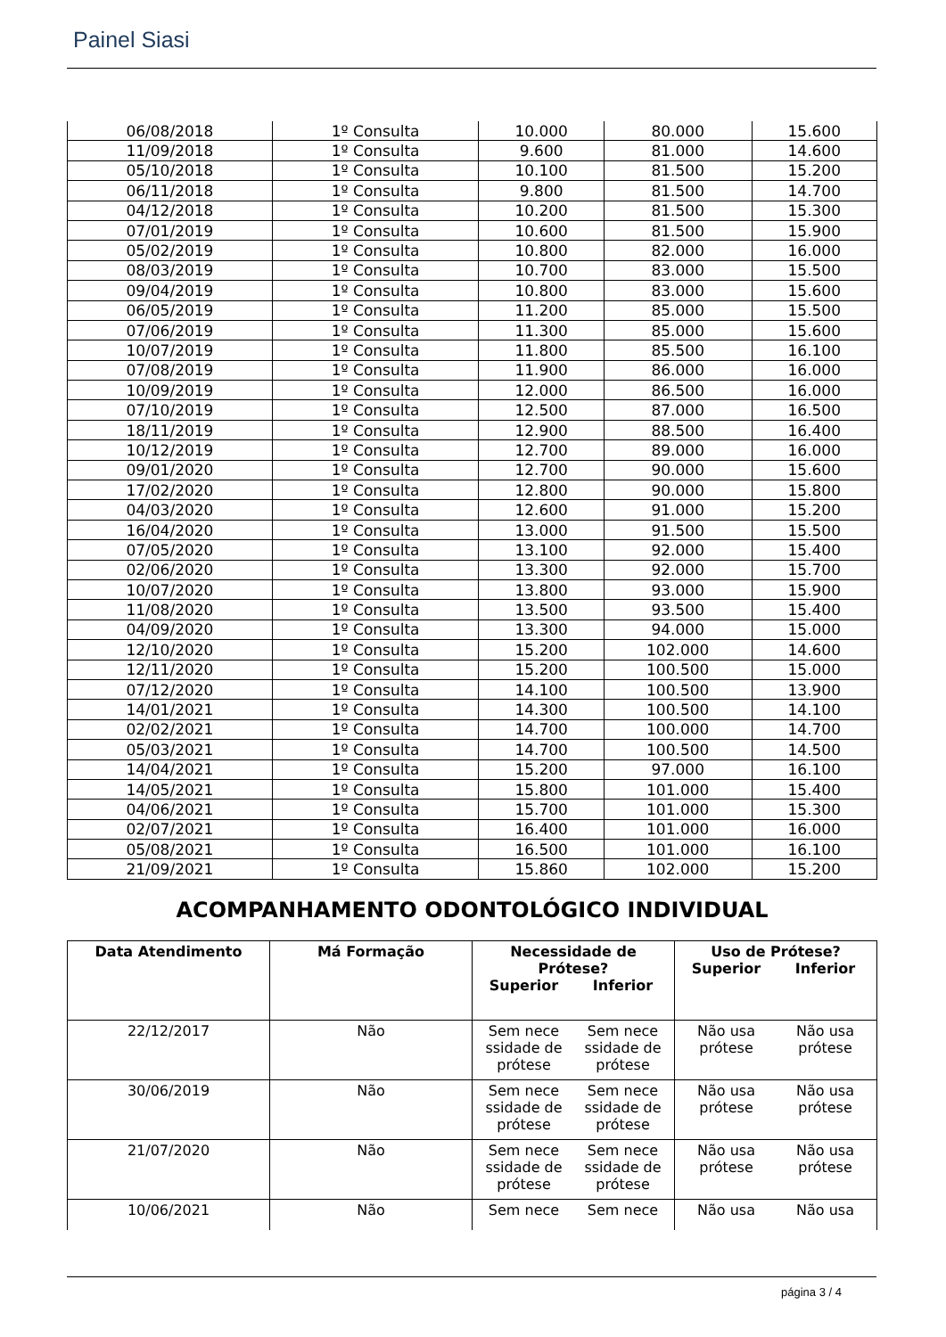Painel Siasi
| 06/08/2018 | 1º Consulta | 10.000 | 80.000 | 15.600 |
| 11/09/2018 | 1º Consulta | 9.600 | 81.000 | 14.600 |
| 05/10/2018 | 1º Consulta | 10.100 | 81.500 | 15.200 |
| 06/11/2018 | 1º Consulta | 9.800 | 81.500 | 14.700 |
| 04/12/2018 | 1º Consulta | 10.200 | 81.500 | 15.300 |
| 07/01/2019 | 1º Consulta | 10.600 | 81.500 | 15.900 |
| 05/02/2019 | 1º Consulta | 10.800 | 82.000 | 16.000 |
| 08/03/2019 | 1º Consulta | 10.700 | 83.000 | 15.500 |
| 09/04/2019 | 1º Consulta | 10.800 | 83.000 | 15.600 |
| 06/05/2019 | 1º Consulta | 11.200 | 85.000 | 15.500 |
| 07/06/2019 | 1º Consulta | 11.300 | 85.000 | 15.600 |
| 10/07/2019 | 1º Consulta | 11.800 | 85.500 | 16.100 |
| 07/08/2019 | 1º Consulta | 11.900 | 86.000 | 16.000 |
| 10/09/2019 | 1º Consulta | 12.000 | 86.500 | 16.000 |
| 07/10/2019 | 1º Consulta | 12.500 | 87.000 | 16.500 |
| 18/11/2019 | 1º Consulta | 12.900 | 88.500 | 16.400 |
| 10/12/2019 | 1º Consulta | 12.700 | 89.000 | 16.000 |
| 09/01/2020 | 1º Consulta | 12.700 | 90.000 | 15.600 |
| 17/02/2020 | 1º Consulta | 12.800 | 90.000 | 15.800 |
| 04/03/2020 | 1º Consulta | 12.600 | 91.000 | 15.200 |
| 16/04/2020 | 1º Consulta | 13.000 | 91.500 | 15.500 |
| 07/05/2020 | 1º Consulta | 13.100 | 92.000 | 15.400 |
| 02/06/2020 | 1º Consulta | 13.300 | 92.000 | 15.700 |
| 10/07/2020 | 1º Consulta | 13.800 | 93.000 | 15.900 |
| 11/08/2020 | 1º Consulta | 13.500 | 93.500 | 15.400 |
| 04/09/2020 | 1º Consulta | 13.300 | 94.000 | 15.000 |
| 12/10/2020 | 1º Consulta | 15.200 | 102.000 | 14.600 |
| 12/11/2020 | 1º Consulta | 15.200 | 100.500 | 15.000 |
| 07/12/2020 | 1º Consulta | 14.100 | 100.500 | 13.900 |
| 14/01/2021 | 1º Consulta | 14.300 | 100.500 | 14.100 |
| 02/02/2021 | 1º Consulta | 14.700 | 100.000 | 14.700 |
| 05/03/2021 | 1º Consulta | 14.700 | 100.500 | 14.500 |
| 14/04/2021 | 1º Consulta | 15.200 | 97.000 | 16.100 |
| 14/05/2021 | 1º Consulta | 15.800 | 101.000 | 15.400 |
| 04/06/2021 | 1º Consulta | 15.700 | 101.000 | 15.300 |
| 02/07/2021 | 1º Consulta | 16.400 | 101.000 | 16.000 |
| 05/08/2021 | 1º Consulta | 16.500 | 101.000 | 16.100 |
| 21/09/2021 | 1º Consulta | 15.860 | 102.000 | 15.200 |
ACOMPANHAMENTO ODONTOLÓGICO INDIVIDUAL
| Data Atendimento | Má Formação | Necessidade de Prótese? Superior Inferior | Uso de Prótese? Superior Inferior |
| --- | --- | --- | --- |
| 22/12/2017 | Não | Sem nece ssidade de prótese Sem nece ssidade de prótese | Não usa prótese Não usa prótese |
| 30/06/2019 | Não | Sem nece ssidade de prótese Sem nece ssidade de prótese | Não usa prótese Não usa prótese |
| 21/07/2020 | Não | Sem nece ssidade de prótese Sem nece ssidade de prótese | Não usa prótese Não usa prótese |
| 10/06/2021 | Não | Sem nece Sem nece | Não usa Não usa |
página 3 / 4